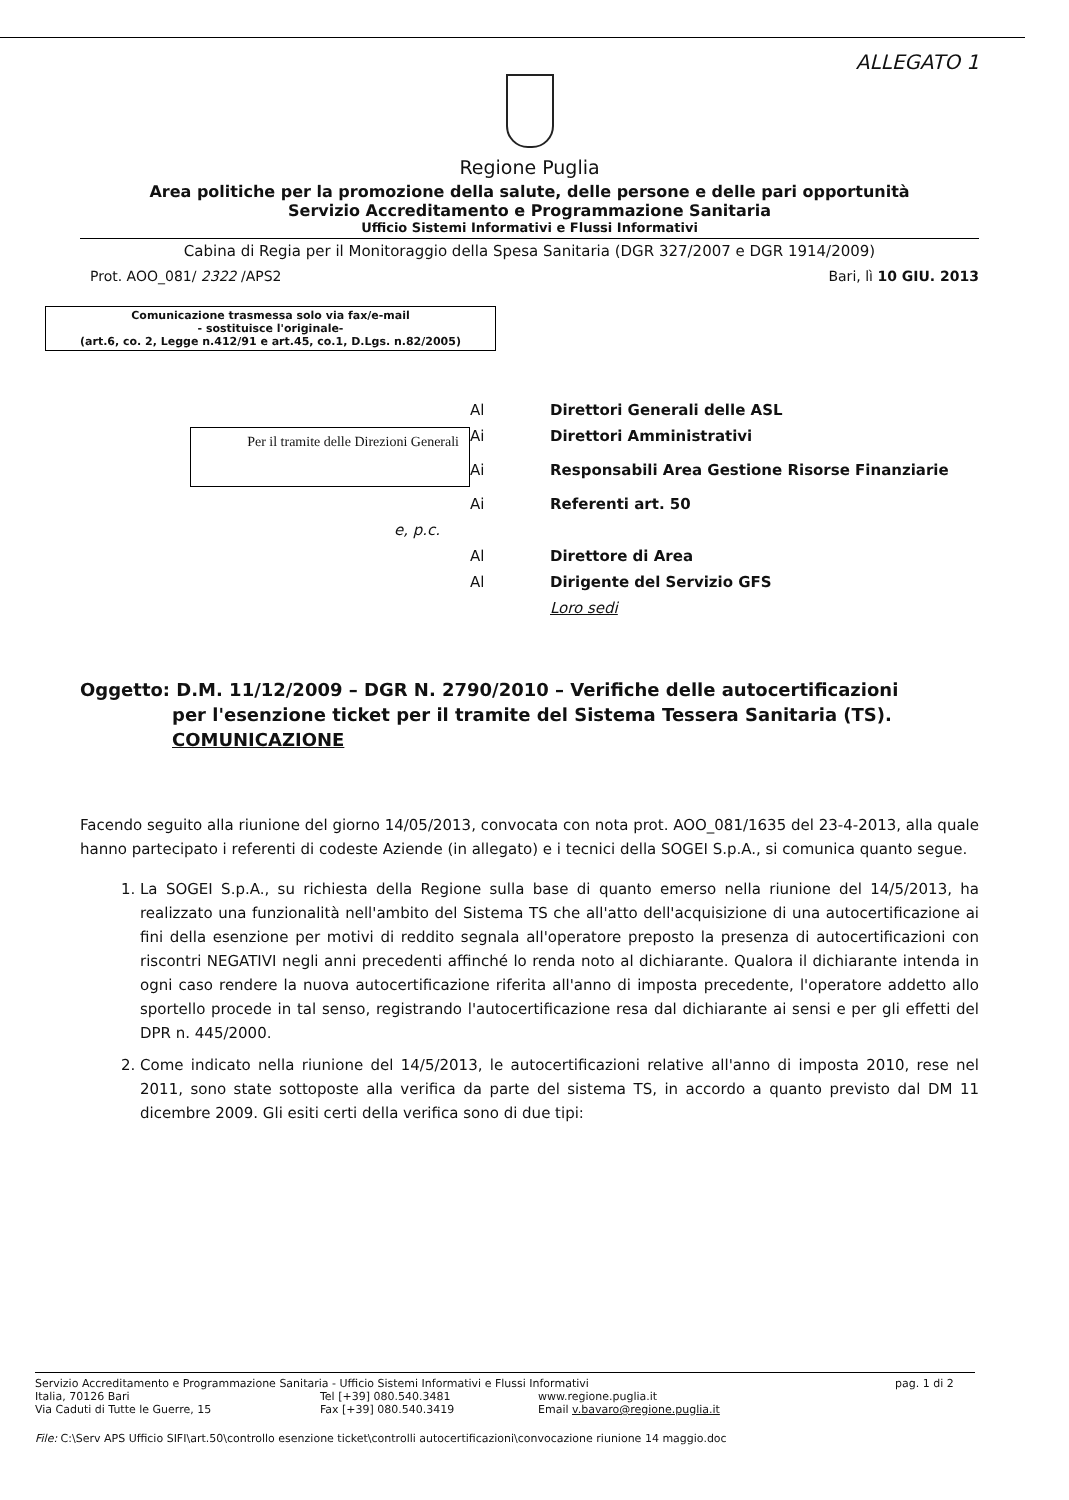ALLEGATO 1
Regione Puglia
Area politiche per la promozione della salute, delle persone e delle pari opportunità
Servizio Accreditamento e Programmazione Sanitaria
Ufficio Sistemi Informativi e Flussi Informativi
Cabina di Regia per il Monitoraggio della Spesa Sanitaria (DGR 327/2007 e DGR 1914/2009)
Prot. AOO_081/ 2322 /APS2 Bari, lì 10 GIU. 2013
Comunicazione trasmessa solo via fax/e-mail
- sostituisce l'originale-
(art.6, co. 2, Legge n.412/91 e art.45, co.1, D.Lgs. n.82/2005)
Al
Direttori Generali delle ASL
Per il tramite delle Direzioni Generali
Ai
Direttori Amministrativi
Ai
Responsabili Area Gestione Risorse Finanziarie
Ai
Referenti art. 50
e, p.c.
Al
Direttore di Area
Al
Dirigente del Servizio GFS
Loro sedi
Oggetto: D.M. 11/12/2009 – DGR N. 2790/2010 – Verifiche delle autocertificazioni
per l'esenzione ticket per il tramite del Sistema Tessera Sanitaria (TS).
COMUNICAZIONE
Facendo seguito alla riunione del giorno 14/05/2013, convocata con nota prot. AOO_081/1635 del 23-4-2013, alla quale hanno partecipato i referenti di codeste Aziende (in allegato) e i tecnici della SOGEI S.p.A., si comunica quanto segue.
1. La SOGEI S.p.A., su richiesta della Regione sulla base di quanto emerso nella riunione del 14/5/2013, ha realizzato una funzionalità nell'ambito del Sistema TS che all'atto dell'acquisizione di una autocertificazione ai fini della esenzione per motivi di reddito segnala all'operatore preposto la presenza di autocertificazioni con riscontri NEGATIVI negli anni precedenti affinché lo renda noto al dichiarante. Qualora il dichiarante intenda in ogni caso rendere la nuova autocertificazione riferita all'anno di imposta precedente, l'operatore addetto allo sportello procede in tal senso, registrando l'autocertificazione resa dal dichiarante ai sensi e per gli effetti del DPR n. 445/2000.
2. Come indicato nella riunione del 14/5/2013, le autocertificazioni relative all'anno di imposta 2010, rese nel 2011, sono state sottoposte alla verifica da parte del sistema TS, in accordo a quanto previsto dal DM 11 dicembre 2009. Gli esiti certi della verifica sono di due tipi:
Servizio Accreditamento e Programmazione Sanitaria - Ufficio Sistemi Informativi e Flussi Informativi pag. 1 di 2
Italia, 70126 Bari Tel [+39] 080.540.3481 www.regione.puglia.it
Via Caduti di Tutte le Guerre, 15 Fax [+39] 080.540.3419 Email v.bavaro@regione.puglia.it
File: C:\Serv APS Ufficio SIFI\art.50\controllo esenzione ticket\controlli autocertificazioni\convocazione riunione 14 maggio.doc